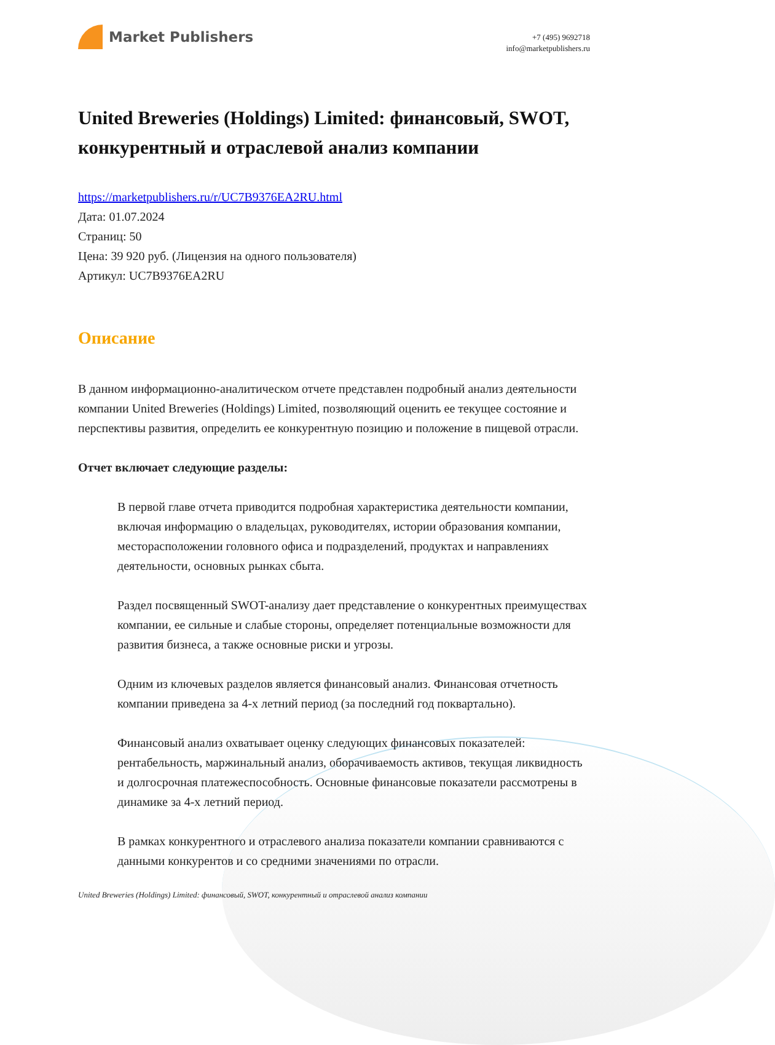Market Publishers
+7 (495) 9692718
info@marketpublishers.ru
United Breweries (Holdings) Limited: финансовый, SWOT, конкурентный и отраслевой анализ компании
https://marketpublishers.ru/r/UC7B9376EA2RU.html
Дата: 01.07.2024
Страниц: 50
Цена: 39 920 руб. (Лицензия на одного пользователя)
Артикул: UC7B9376EA2RU
Описание
В данном информационно-аналитическом отчете представлен подробный анализ деятельности компании United Breweries (Holdings) Limited, позволяющий оценить ее текущее состояние и перспективы развития, определить ее конкурентную позицию и положение в пищевой отрасли.
Отчет включает следующие разделы:
В первой главе отчета приводится подробная характеристика деятельности компании, включая информацию о владельцах, руководителях, истории образования компании, месторасположении головного офиса и подразделений, продуктах и направлениях деятельности, основных рынках сбыта.
Раздел посвященный SWOT-анализу дает представление о конкурентных преимуществах компании, ее сильные и слабые стороны, определяет потенциальные возможности для развития бизнеса, а также основные риски и угрозы.
Одним из ключевых разделов является финансовый анализ. Финансовая отчетность компании приведена за 4-х летний период (за последний год поквартально).
Финансовый анализ охватывает оценку следующих финансовых показателей: рентабельность, маржинальный анализ, оборачиваемость активов, текущая ликвидность и долгосрочная платежеспособность. Основные финансовые показатели рассмотрены в динамике за 4-х летний период.
В рамках конкурентного и отраслевого анализа показатели компании сравниваются с данными конкурентов и со средними значениями по отрасли.
United Breweries (Holdings) Limited: финансовый, SWOT, конкурентный и отраслевой анализ компании